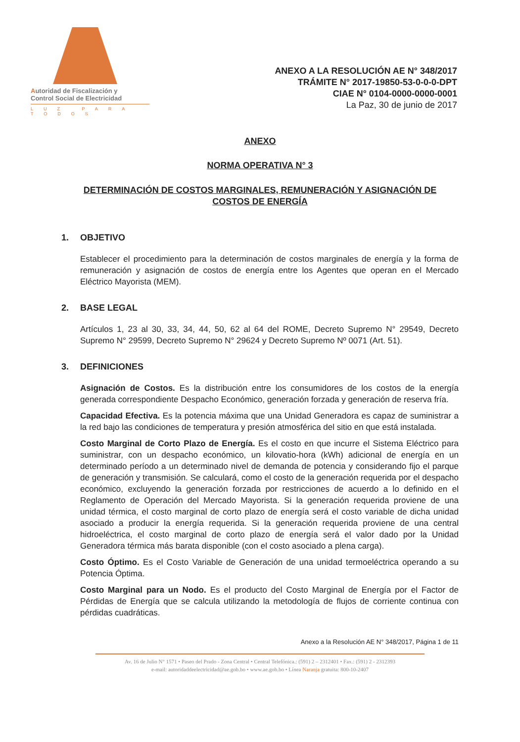Autoridad de Fiscalización y
Control Social de Electricidad
LUZ PARA TODOS
ANEXO A LA RESOLUCIÓN AE N° 348/2017
TRÁMITE N° 2017-19850-53-0-0-0-DPT
CIAE N° 0104-0000-0000-0001
La Paz, 30 de junio de 2017
ANEXO
NORMA OPERATIVA N° 3
DETERMINACIÓN DE COSTOS MARGINALES, REMUNERACIÓN Y ASIGNACIÓN DE
COSTOS DE ENERGÍA
1. OBJETIVO
Establecer el procedimiento para la determinación de costos marginales de energía y la forma de remuneración y asignación de costos de energía entre los Agentes que operan en el Mercado Eléctrico Mayorista (MEM).
2. BASE LEGAL
Artículos 1, 23 al 30, 33, 34, 44, 50, 62 al 64 del ROME, Decreto Supremo N° 29549, Decreto Supremo N° 29599, Decreto Supremo N° 29624 y Decreto Supremo Nº 0071 (Art. 51).
3. DEFINICIONES
Asignación de Costos. Es la distribución entre los consumidores de los costos de la energía generada correspondiente Despacho Económico, generación forzada y generación de reserva fría.
Capacidad Efectiva. Es la potencia máxima que una Unidad Generadora es capaz de suministrar a la red bajo las condiciones de temperatura y presión atmosférica del sitio en que está instalada.
Costo Marginal de Corto Plazo de Energía. Es el costo en que incurre el Sistema Eléctrico para suministrar, con un despacho económico, un kilovatio-hora (kWh) adicional de energía en un determinado período a un determinado nivel de demanda de potencia y considerando fijo el parque de generación y transmisión. Se calculará, como el costo de la generación requerida por el despacho económico, excluyendo la generación forzada por restricciones de acuerdo a lo definido en el Reglamento de Operación del Mercado Mayorista. Si la generación requerida proviene de una unidad térmica, el costo marginal de corto plazo de energía será el costo variable de dicha unidad asociado a producir la energía requerida. Si la generación requerida proviene de una central hidroeléctrica, el costo marginal de corto plazo de energía será el valor dado por la Unidad Generadora térmica más barata disponible (con el costo asociado a plena carga).
Costo Óptimo. Es el Costo Variable de Generación de una unidad termoeléctrica operando a su Potencia Óptima.
Costo Marginal para un Nodo. Es el producto del Costo Marginal de Energía por el Factor de Pérdidas de Energía que se calcula utilizando la metodología de flujos de corriente continua con pérdidas cuadráticas.
Anexo a la Resolución AE N° 348/2017, Página 1 de 11
Av. 16 de Julio N° 1571 • Paseo del Prado - Zona Central • Central Telefónica.: (591) 2 – 2312401 • Fax.: (591) 2 - 2312393
e-mail: autoridaddeelectricidad@ae.gob.bo • www.ae.gob.bo • Línea Naranja gratuita: 800-10-2407